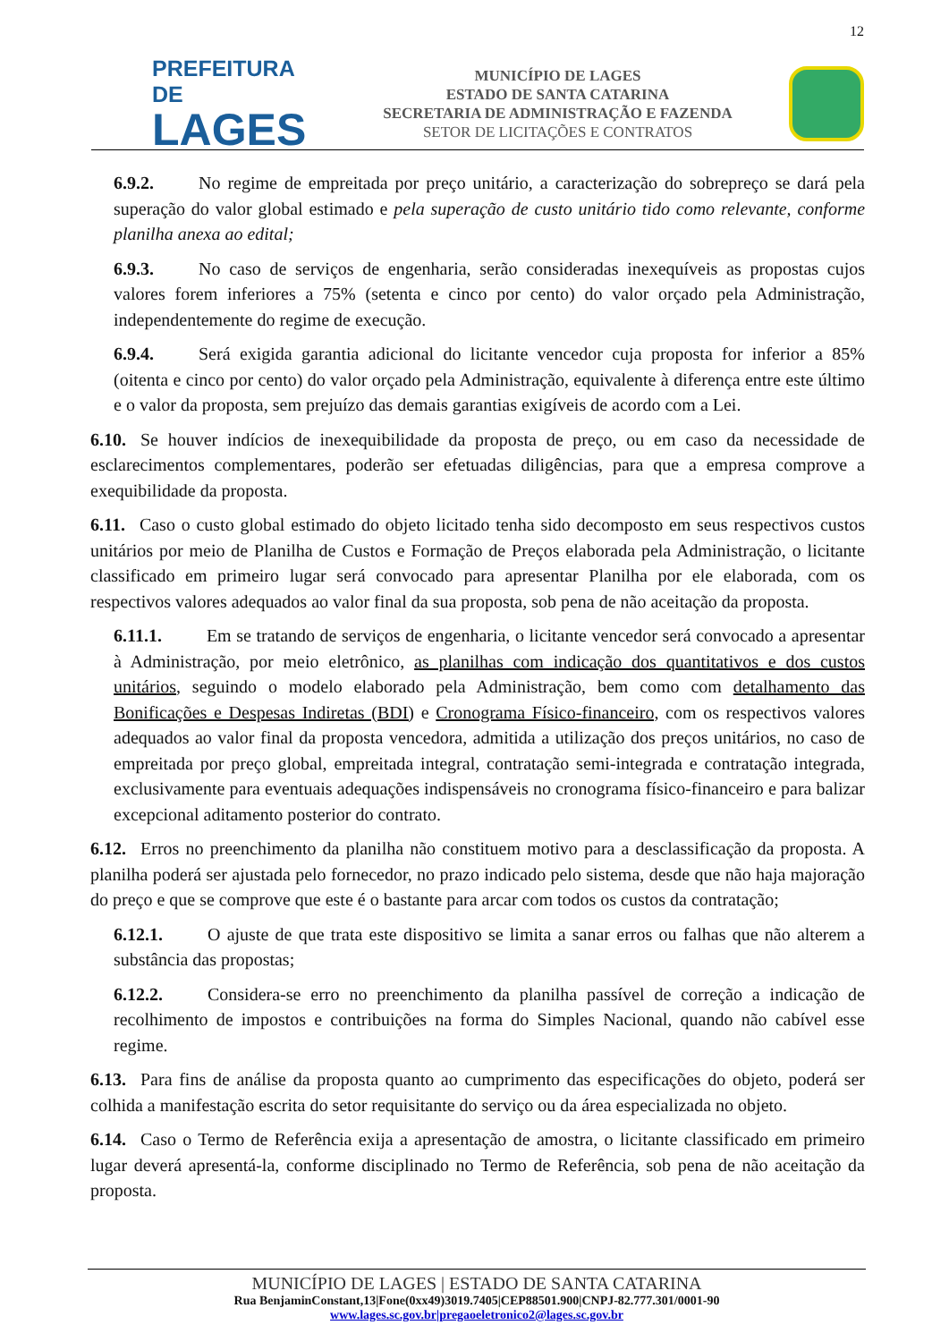12
PREFEITURA DE
LAGES
MUNICÍPIO DE LAGES
ESTADO DE SANTA CATARINA
SECRETARIA DE ADMINISTRAÇÃO E FAZENDA
SETOR DE LICITAÇÕES E CONTRATOS
6.9.2. No regime de empreitada por preço unitário, a caracterização do sobrepreço se dará pela superação do valor global estimado e pela superação de custo unitário tido como relevante, conforme planilha anexa ao edital;
6.9.3. No caso de serviços de engenharia, serão consideradas inexequíveis as propostas cujos valores forem inferiores a 75% (setenta e cinco por cento) do valor orçado pela Administração, independentemente do regime de execução.
6.9.4. Será exigida garantia adicional do licitante vencedor cuja proposta for inferior a 85% (oitenta e cinco por cento) do valor orçado pela Administração, equivalente à diferença entre este último e o valor da proposta, sem prejuízo das demais garantias exigíveis de acordo com a Lei.
6.10. Se houver indícios de inexequibilidade da proposta de preço, ou em caso da necessidade de esclarecimentos complementares, poderão ser efetuadas diligências, para que a empresa comprove a exequibilidade da proposta.
6.11. Caso o custo global estimado do objeto licitado tenha sido decomposto em seus respectivos custos unitários por meio de Planilha de Custos e Formação de Preços elaborada pela Administração, o licitante classificado em primeiro lugar será convocado para apresentar Planilha por ele elaborada, com os respectivos valores adequados ao valor final da sua proposta, sob pena de não aceitação da proposta.
6.11.1. Em se tratando de serviços de engenharia, o licitante vencedor será convocado a apresentar à Administração, por meio eletrônico, as planilhas com indicação dos quantitativos e dos custos unitários, seguindo o modelo elaborado pela Administração, bem como com detalhamento das Bonificações e Despesas Indiretas (BDI) e Cronograma Físico-financeiro, com os respectivos valores adequados ao valor final da proposta vencedora, admitida a utilização dos preços unitários, no caso de empreitada por preço global, empreitada integral, contratação semi-integrada e contratação integrada, exclusivamente para eventuais adequações indispensáveis no cronograma físico-financeiro e para balizar excepcional aditamento posterior do contrato.
6.12. Erros no preenchimento da planilha não constituem motivo para a desclassificação da proposta. A planilha poderá ser ajustada pelo fornecedor, no prazo indicado pelo sistema, desde que não haja majoração do preço e que se comprove que este é o bastante para arcar com todos os custos da contratação;
6.12.1. O ajuste de que trata este dispositivo se limita a sanar erros ou falhas que não alterem a substância das propostas;
6.12.2. Considera-se erro no preenchimento da planilha passível de correção a indicação de recolhimento de impostos e contribuições na forma do Simples Nacional, quando não cabível esse regime.
6.13. Para fins de análise da proposta quanto ao cumprimento das especificações do objeto, poderá ser colhida a manifestação escrita do setor requisitante do serviço ou da área especializada no objeto.
6.14. Caso o Termo de Referência exija a apresentação de amostra, o licitante classificado em primeiro lugar deverá apresentá-la, conforme disciplinado no Termo de Referência, sob pena de não aceitação da proposta.
MUNICÍPIO DE LAGES | ESTADO DE SANTA CATARINA
Rua BenjaminConstant,13|Fone(0xx49)3019.7405|CEP88501.900|CNPJ-82.777.301/0001-90
www.lages.sc.gov.br|pregaoeletronico2@lages.sc.gov.br